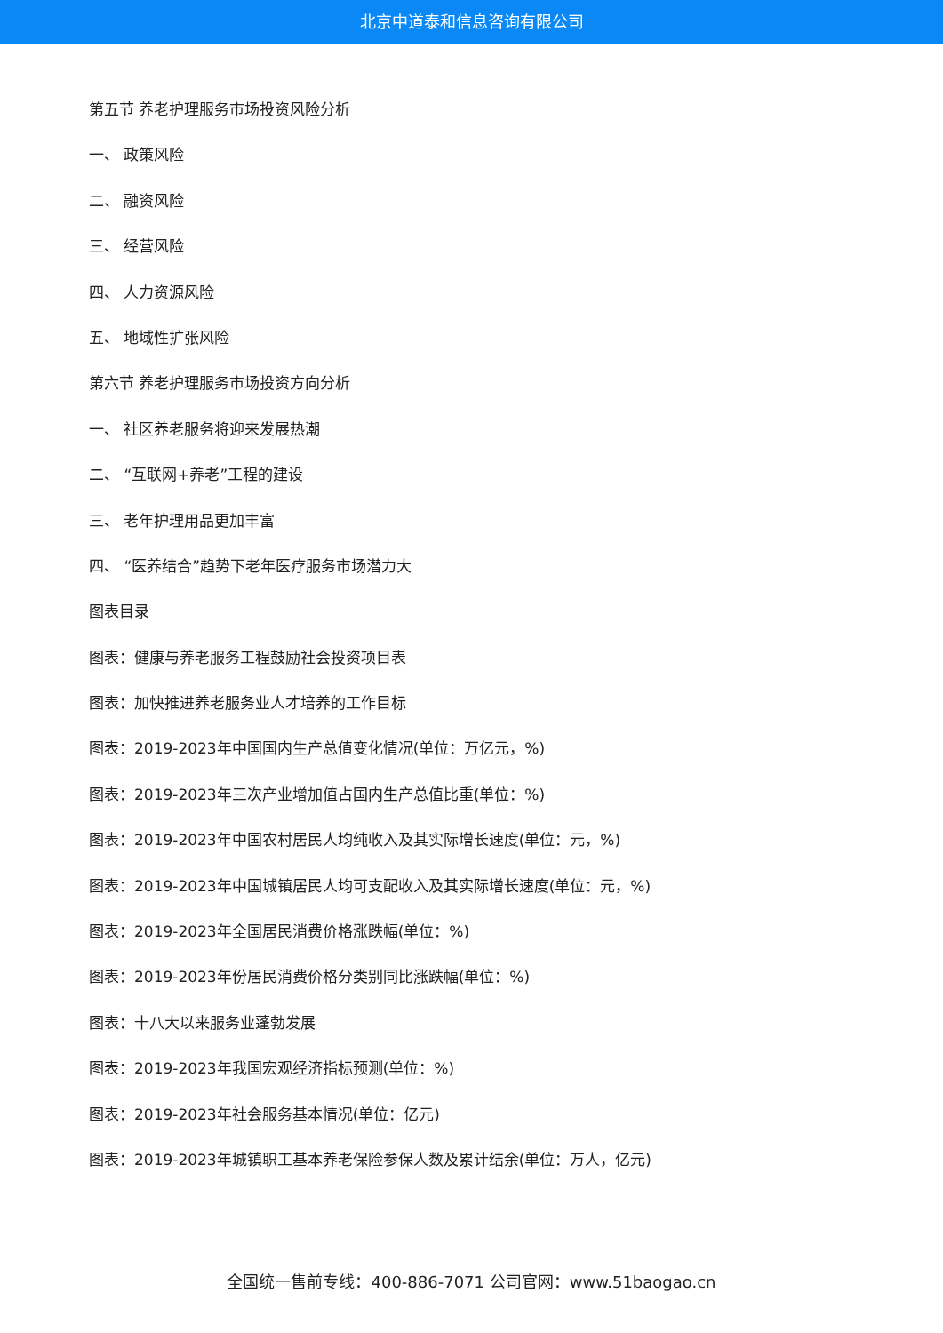北京中道泰和信息咨询有限公司
第五节 养老护理服务市场投资风险分析
一、 政策风险
二、 融资风险
三、 经营风险
四、 人力资源风险
五、 地域性扩张风险
第六节 养老护理服务市场投资方向分析
一、 社区养老服务将迎来发展热潮
二、 “互联网+养老”工程的建设
三、 老年护理用品更加丰富
四、 “医养结合”趋势下老年医疗服务市场潜力大
图表目录
图表：健康与养老服务工程鼓励社会投资项目表
图表：加快推进养老服务业人才培养的工作目标
图表：2019-2023年中国国内生产总值变化情况(单位：万亿元，%)
图表：2019-2023年三次产业增加值占国内生产总值比重(单位：%)
图表：2019-2023年中国农村居民人均纯收入及其实际增长速度(单位：元，%)
图表：2019-2023年中国城镇居民人均可支配收入及其实际增长速度(单位：元，%)
图表：2019-2023年全国居民消费价格涨跌幅(单位：%)
图表：2019-2023年份居民消费价格分类别同比涨跌幅(单位：%)
图表：十八大以来服务业蓬勃发展
图表：2019-2023年我国宏观经济指标预测(单位：%)
图表：2019-2023年社会服务基本情况(单位：亿元)
图表：2019-2023年城镇职工基本养老保险参保人数及累计结余(单位：万人，亿元)
全国统一售前专线：400-886-7071 公司官网：www.51baogao.cn